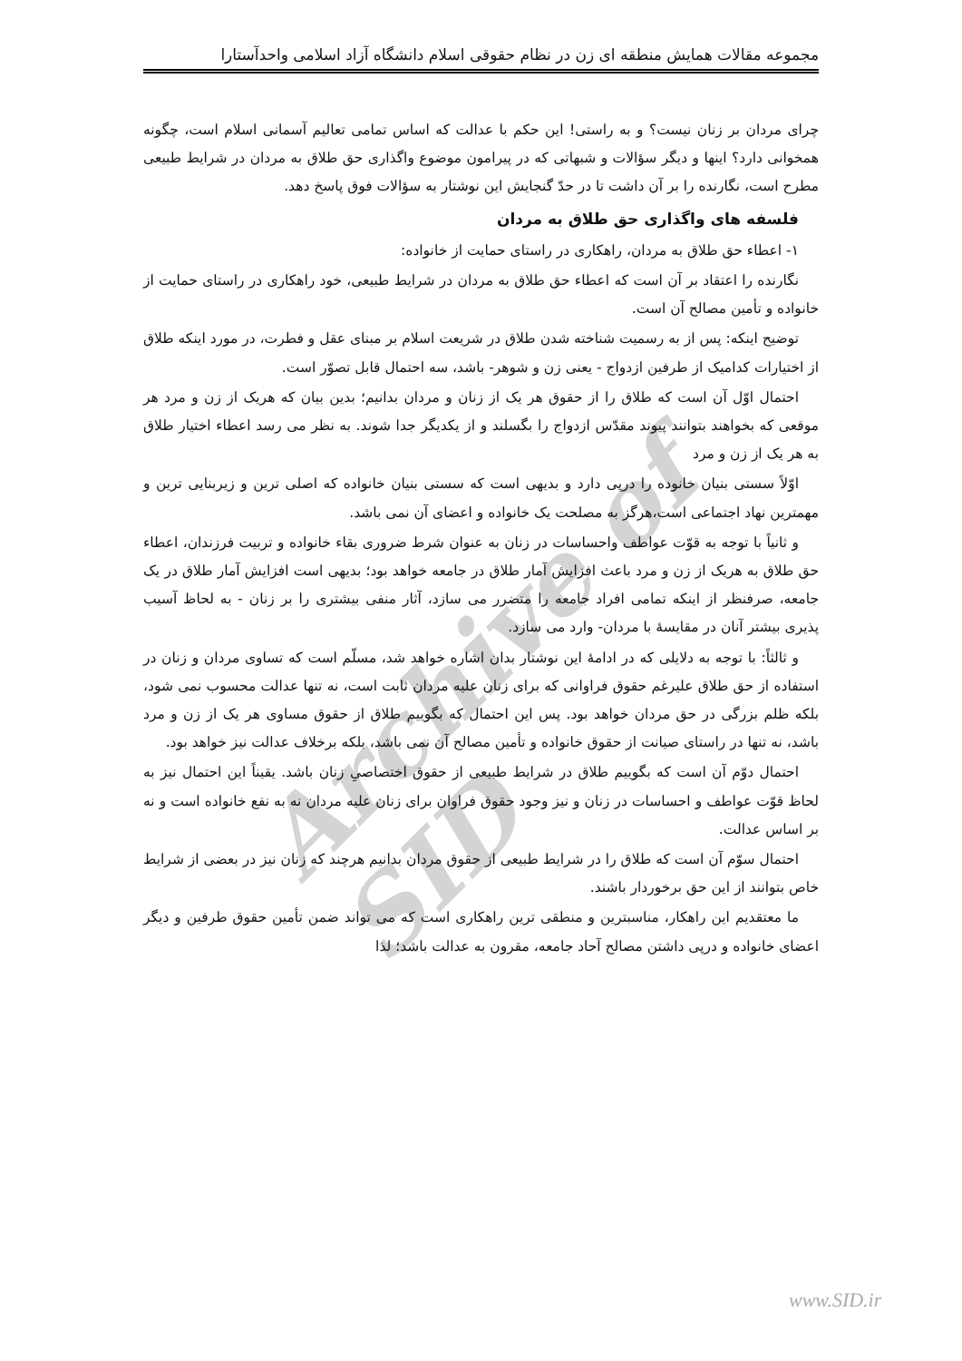مجموعه مقالات همایش منطقه ای زن در نظام حقوقی اسلام دانشگاه آزاد اسلامی واحدآستارا
Archive of SID
چرای مردان بر زنان نیست؟ و به راستی! این حکم با عدالت که اساس تمامی تعالیم آسمانی اسلام است، چگونه همخوانی دارد؟ اینها و دیگر سؤالات و شبهاتی که در پیرامون موضوع واگذاری حق طلاق به مردان در شرایط طبیعی مطرح است، نگارنده را بر آن داشت تا در حدّ گنجایش این نوشتار به سؤالات فوق پاسخ دهد.
فلسفه های واگذاری حق طلاق به مردان
۱- اعطاء حق طلاق به مردان، راهکاری در راستای حمایت از خانواده:
نگارنده را اعتقاد بر آن است که اعطاء حق طلاق به مردان در شرایط طبیعی، خود راهکاری در راستای حمایت از خانواده و تأمین مصالح آن است.
توضیح اینکه: پس از به رسمیت شناخته شدن طلاق در شریعت اسلام بر مبنای عقل و فطرت، در مورد اینکه طلاق از اختیارات کدامیک از طرفین ازدواج - یعنی زن و شوهر- باشد، سه احتمال قابل تصوّر است.
احتمال اوّل آن است که طلاق را از حقوق هر یک از زنان و مردان بدانیم؛ بدین بیان که هریک از زن و مرد هر موقعی که بخواهند بتوانند پیوند مقدّس ازدواج را بگسلند و از یکدیگر جدا شوند. به نظر می رسد اعطاء اختیار طلاق به هر یک از زن و مرد
اوّلاً سستی بنیان خانوده را درپی دارد و بدیهی است که سستی بنیان خانواده که اصلی ترین و زیربنایی ترین و مهمترین نهاد اجتماعی است،هرگز به مصلحت یک خانواده و اعضای آن نمی باشد.
و ثانیاً با توجه به قوّت عواطف واحساسات در زنان به عنوان شرط ضروری بقاء خانواده و تربیت فرزندان، اعطاء حق طلاق به هریک از زن و مرد باعث افزایش آمار طلاق در جامعه خواهد بود؛ بدیهی است افزایش آمار طلاق در یک جامعه، صرفنظر از اینکه تمامی افراد جامعه را متضرر می سازد، آثار منفی بیشتری را بر زنان - به لحاظ آسیب پذیری بیشتر آنان در مقایسۀ با مردان- وارد می سازد.
و ثالثاً: با توجه به دلایلی که در ادامۀ این نوشتار بدان اشاره خواهد شد، مسلّم است که تساوی مردان و زنان در استفاده از حق طلاق علیرغم حقوق فراوانی که برای زنان علیه مردان ثابت است، نه تنها عدالت محسوب نمی شود، بلکه ظلم بزرگی در حق مردان خواهد بود. پس این احتمال که بگوییم طلاق از حقوق مساوی هر یک از زن و مرد باشد، نه تنها در راستای صیانت از حقوق خانواده و تأمین مصالح آن نمی باشد، بلکه برخلاف عدالت نیز خواهد بود.
احتمال دوّم آن است که بگوییم طلاق در شرایط طبیعی از حقوق اختصاصیِ زنان باشد. یقیناً این احتمال نیز به لحاظ قوّت عواطف و احساسات در زنان و نیز وجود حقوق فراوان برای زنان علیه مردان نه به نفع خانواده است و نه بر اساس عدالت.
احتمال سوّم آن است که طلاق را در شرایط طبیعی از حقوق مردان بدانیم هرچند که زنان نیز در بعضی از شرایط خاص بتوانند از این حق برخوردار باشند.
ما معتقدیم این راهکار، مناسبترین و منطقی ترین راهکاری است که می تواند ضمن تأمین حقوق طرفین و دیگر اعضای خانواده و درپی داشتن مصالح آحاد جامعه، مقرون به عدالت باشد؛ لذا
www.SID.ir